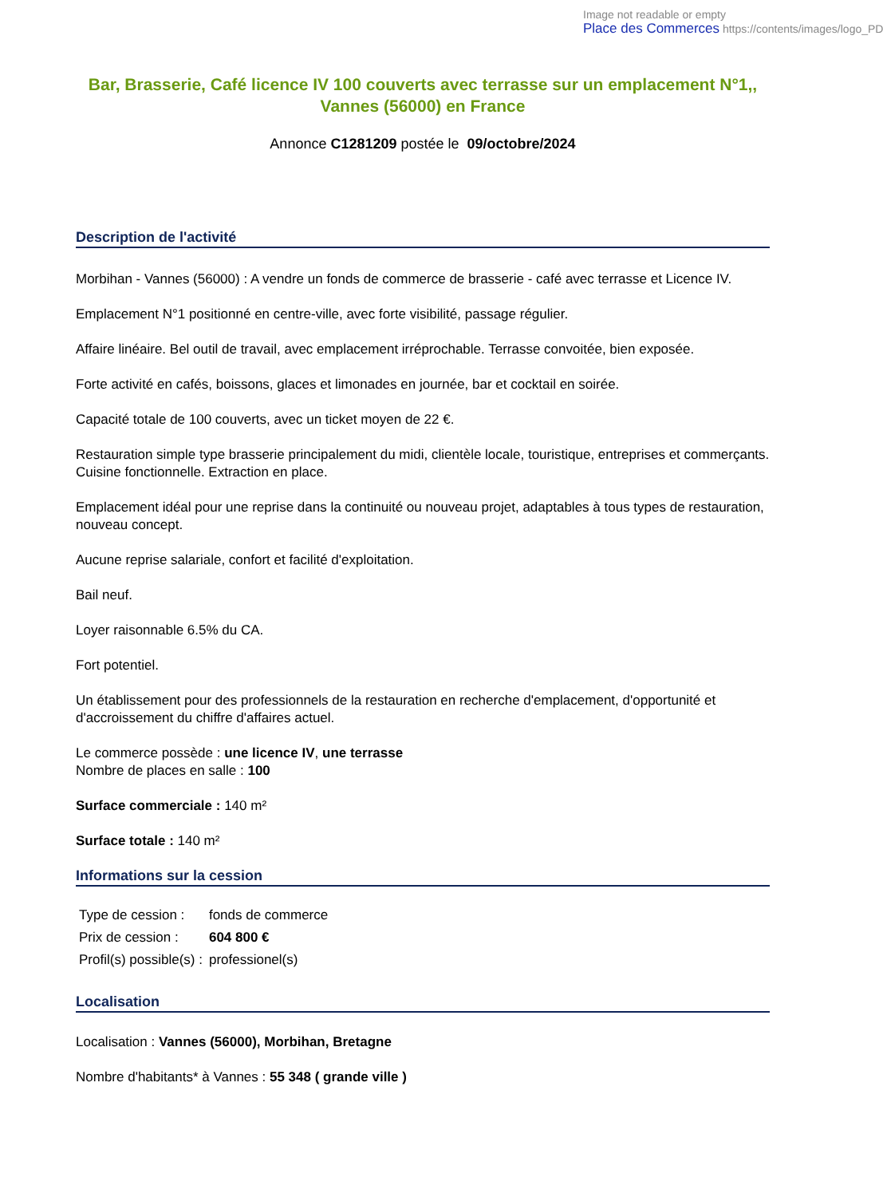Image not readable or empty
Place des Commerces https://contents/images/logo_PD
Bar, Brasserie, Café licence IV 100 couverts avec terrasse sur un emplacement N°1,, Vannes (56000) en France
Annonce C1281209 postée le 09/octobre/2024
Description de l'activité
Morbihan - Vannes (56000) : A vendre un fonds de commerce de brasserie - café avec terrasse et Licence IV.
Emplacement N°1 positionné en centre-ville, avec forte visibilité, passage régulier.
Affaire linéaire. Bel outil de travail, avec emplacement irréprochable. Terrasse convoitée, bien exposée.
Forte activité en cafés, boissons, glaces et limonades en journée, bar et cocktail en soirée.
Capacité totale de 100 couverts, avec un ticket moyen de 22 €.
Restauration simple type brasserie principalement du midi, clientèle locale, touristique, entreprises et commerçants. Cuisine fonctionnelle. Extraction en place.
Emplacement idéal pour une reprise dans la continuité ou nouveau projet, adaptables à tous types de restauration, nouveau concept.
Aucune reprise salariale, confort et facilité d'exploitation.
Bail neuf.
Loyer raisonnable 6.5% du CA.
Fort potentiel.
Un établissement pour des professionnels de la restauration en recherche d'emplacement, d'opportunité et d'accroissement du chiffre d'affaires actuel.
Le commerce possède : une licence IV, une terrasse
Nombre de places en salle : 100
Surface commerciale : 140 m²
Surface totale : 140 m²
Informations sur la cession
| Type de cession : | fonds de commerce |
| Prix de cession : | 604 800 € |
| Profil(s) possible(s) : | professionel(s) |
Localisation
Localisation : Vannes (56000), Morbihan, Bretagne
Nombre d'habitants* à Vannes : 55 348 ( grande ville )